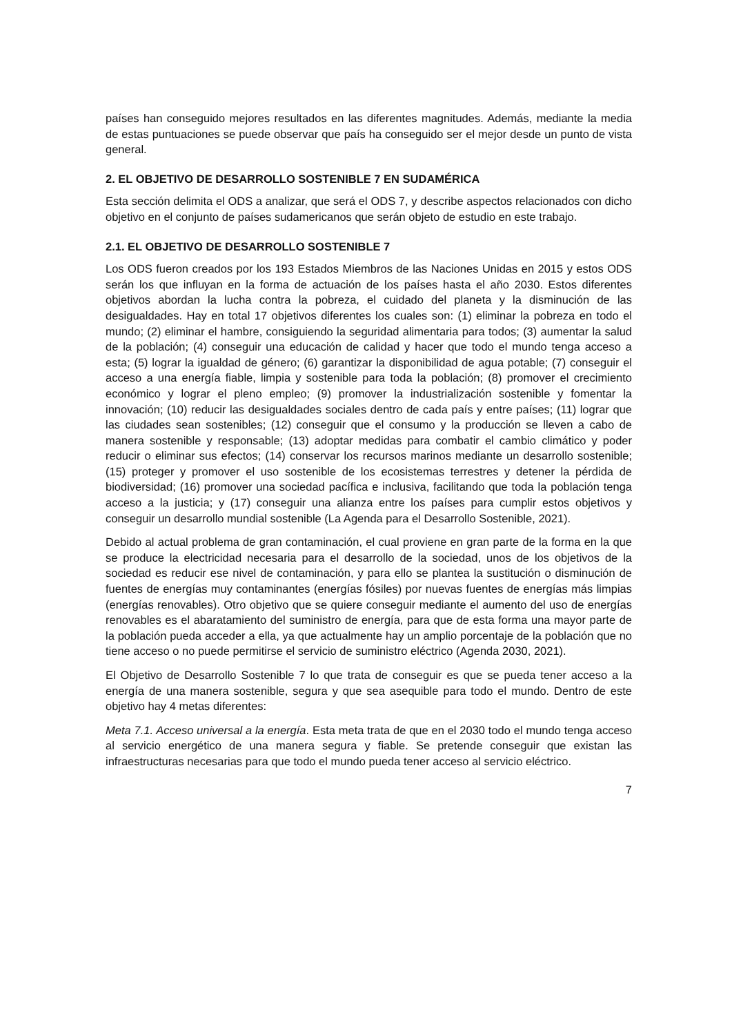países han conseguido mejores resultados en las diferentes magnitudes. Además, mediante la media de estas puntuaciones se puede observar que país ha conseguido ser el mejor desde un punto de vista general.
2. EL OBJETIVO DE DESARROLLO SOSTENIBLE 7 EN SUDAMÉRICA
Esta sección delimita el ODS a analizar, que será el ODS 7, y describe aspectos relacionados con dicho objetivo en el conjunto de países sudamericanos que serán objeto de estudio en este trabajo.
2.1. EL OBJETIVO DE DESARROLLO SOSTENIBLE 7
Los ODS fueron creados por los 193 Estados Miembros de las Naciones Unidas en 2015 y estos ODS serán los que influyan en la forma de actuación de los países hasta el año 2030. Estos diferentes objetivos abordan la lucha contra la pobreza, el cuidado del planeta y la disminución de las desigualdades. Hay en total 17 objetivos diferentes los cuales son: (1) eliminar la pobreza en todo el mundo; (2) eliminar el hambre, consiguiendo la seguridad alimentaria para todos; (3) aumentar la salud de la población; (4) conseguir una educación de calidad y hacer que todo el mundo tenga acceso a esta; (5) lograr la igualdad de género; (6) garantizar la disponibilidad de agua potable; (7) conseguir el acceso a una energía fiable, limpia y sostenible para toda la población; (8) promover el crecimiento económico y lograr el pleno empleo; (9) promover la industrialización sostenible y fomentar la innovación; (10) reducir las desigualdades sociales dentro de cada país y entre países; (11) lograr que las ciudades sean sostenibles; (12) conseguir que el consumo y la producción se lleven a cabo de manera sostenible y responsable; (13) adoptar medidas para combatir el cambio climático y poder reducir o eliminar sus efectos; (14) conservar los recursos marinos mediante un desarrollo sostenible; (15) proteger y promover el uso sostenible de los ecosistemas terrestres y detener la pérdida de biodiversidad; (16) promover una sociedad pacífica e inclusiva, facilitando que toda la población tenga acceso a la justicia; y (17) conseguir una alianza entre los países para cumplir estos objetivos y conseguir un desarrollo mundial sostenible (La Agenda para el Desarrollo Sostenible, 2021).
Debido al actual problema de gran contaminación, el cual proviene en gran parte de la forma en la que se produce la electricidad necesaria para el desarrollo de la sociedad, unos de los objetivos de la sociedad es reducir ese nivel de contaminación, y para ello se plantea la sustitución o disminución de fuentes de energías muy contaminantes (energías fósiles) por nuevas fuentes de energías más limpias (energías renovables). Otro objetivo que se quiere conseguir mediante el aumento del uso de energías renovables es el abaratamiento del suministro de energía, para que de esta forma una mayor parte de la población pueda acceder a ella, ya que actualmente hay un amplio porcentaje de la población que no tiene acceso o no puede permitirse el servicio de suministro eléctrico (Agenda 2030, 2021).
El Objetivo de Desarrollo Sostenible 7 lo que trata de conseguir es que se pueda tener acceso a la energía de una manera sostenible, segura y que sea asequible para todo el mundo. Dentro de este objetivo hay 4 metas diferentes:
Meta 7.1. Acceso universal a la energía. Esta meta trata de que en el 2030 todo el mundo tenga acceso al servicio energético de una manera segura y fiable. Se pretende conseguir que existan las infraestructuras necesarias para que todo el mundo pueda tener acceso al servicio eléctrico.
7